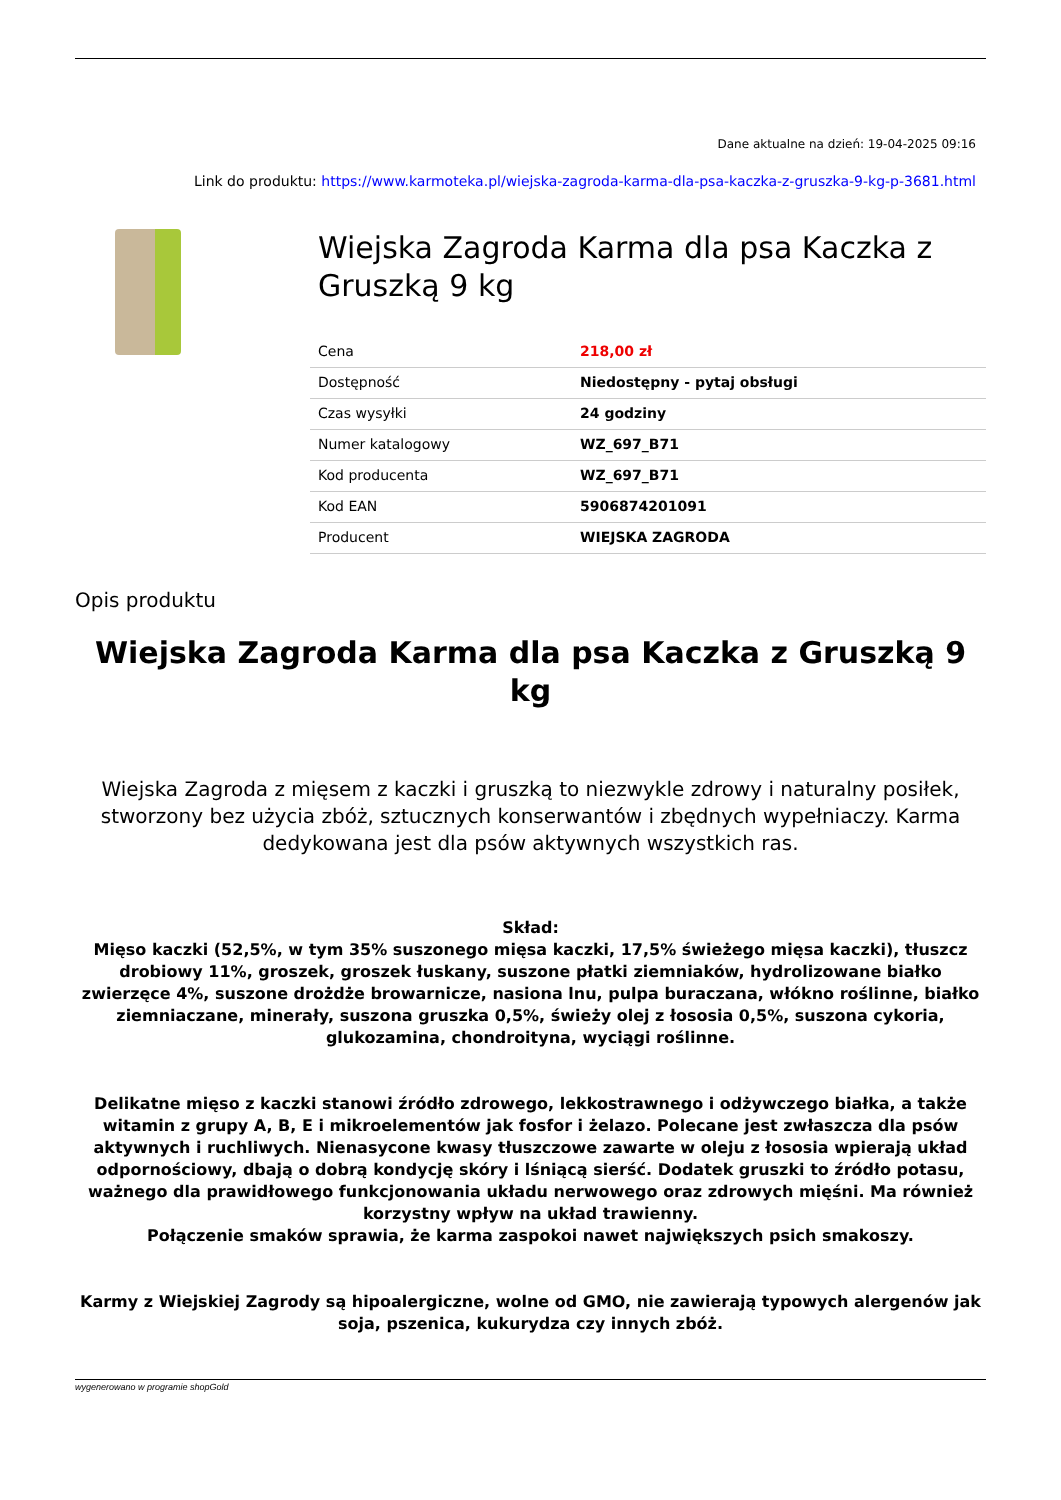Dane aktualne na dzień: 19-04-2025 09:16
Link do produktu: https://www.karmoteka.pl/wiejska-zagroda-karma-dla-psa-kaczka-z-gruszka-9-kg-p-3681.html
Wiejska Zagroda Karma dla psa Kaczka z Gruszką 9 kg
| Cena | 218,00 zł |
| Dostępność | Niedostępny - pytaj obsługi |
| Czas wysyłki | 24 godziny |
| Numer katalogowy | WZ_697_B71 |
| Kod producenta | WZ_697_B71 |
| Kod EAN | 5906874201091 |
| Producent | WIEJSKA ZAGRODA |
Opis produktu
Wiejska Zagroda Karma dla psa Kaczka z Gruszką 9 kg
Wiejska Zagroda z mięsem z kaczki i gruszką to niezwykle zdrowy i naturalny posiłek, stworzony bez użycia zbóż, sztucznych konserwantów i zbędnych wypełniaczy. Karma dedykowana jest dla psów aktywnych wszystkich ras.
Skład:
Mięso kaczki (52,5%, w tym 35% suszonego mięsa kaczki, 17,5% świeżego mięsa kaczki), tłuszcz drobiowy 11%, groszek, groszek łuskany, suszone płatki ziemniaków, hydrolizowane białko zwierzęce 4%, suszone drożdże browarnicze, nasiona lnu, pulpa buraczana, włókno roślinne, białko ziemniaczane, minerały, suszona gruszka 0,5%, świeży olej z łososia 0,5%, suszona cykoria, glukozamina, chondroityna, wyciągi roślinne.
Delikatne mięso z kaczki stanowi źródło zdrowego, lekkostrawnego i odżywczego białka, a także witamin z grupy A, B, E i mikroelementów jak fosfor i żelazo. Polecane jest zwłaszcza dla psów aktywnych i ruchliwych. Nienasycone kwasy tłuszczowe zawarte w oleju z łososia wpierają układ odpornościowy, dbają o dobrą kondycję skóry i lśniącą sierść. Dodatek gruszki to źródło potasu, ważnego dla prawidłowego funkcjonowania układu nerwowego oraz zdrowych mięśni. Ma również korzystny wpływ na układ trawienny.
Połączenie smaków sprawia, że karma zaspokoi nawet największych psich smakoszy.
Karmy z Wiejskiej Zagrody są hipoalergiczne, wolne od GMO, nie zawierają typowych alergenów jak soja, pszenica, kukurydza czy innych zbóż.
wygenerowano w programie shopGold